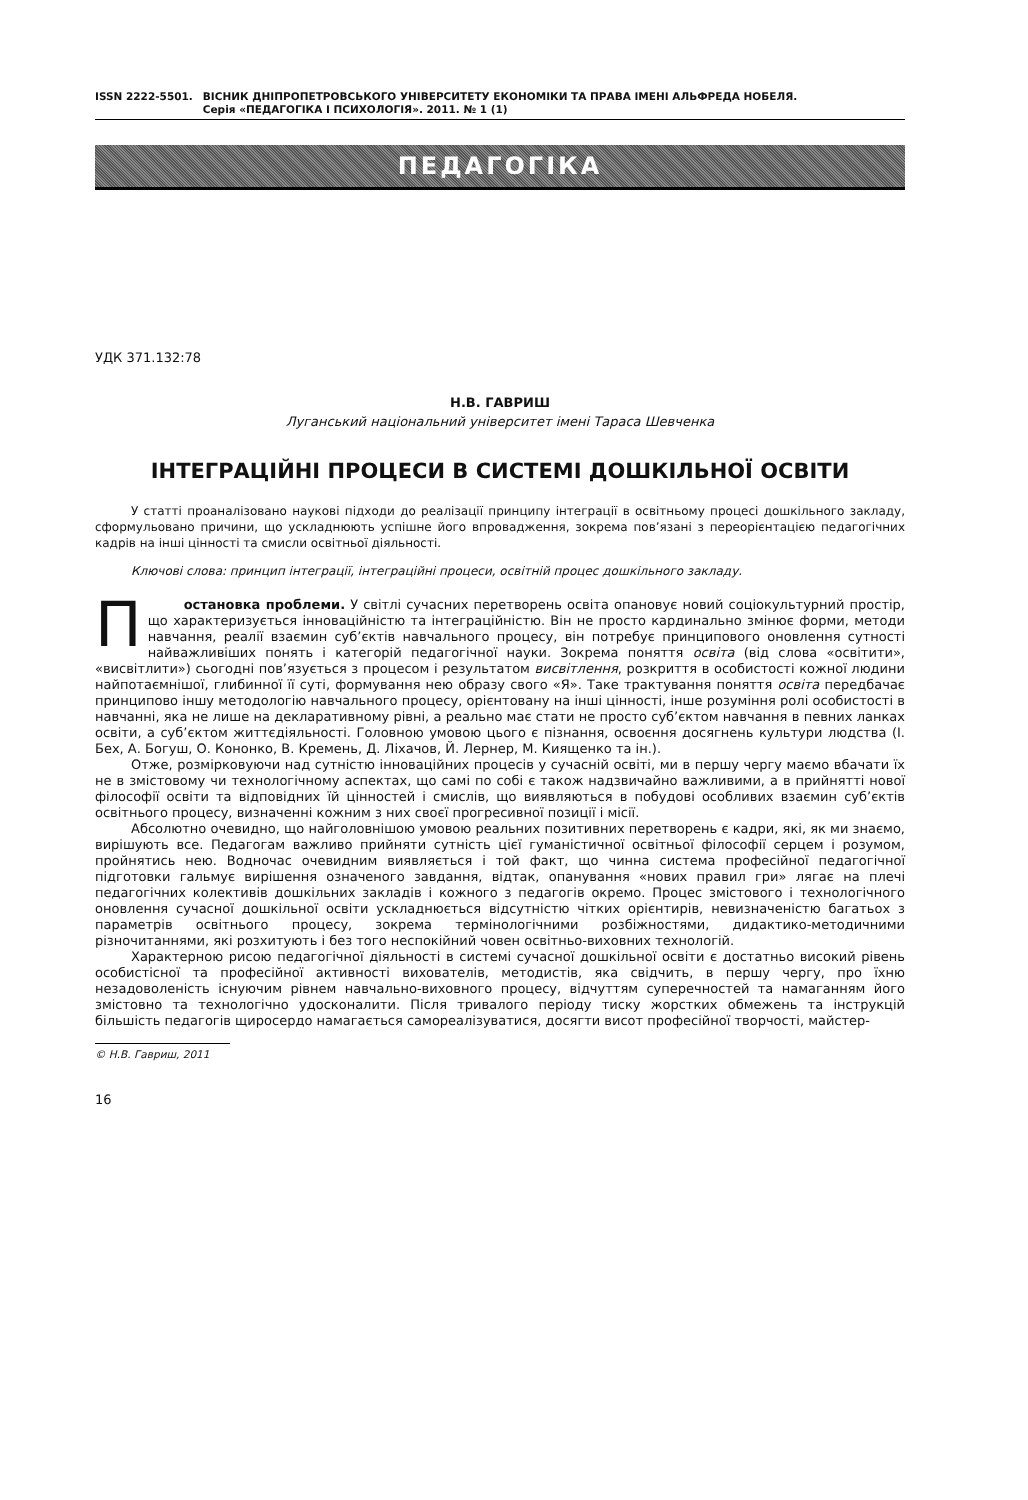ISSN 2222-5501. ВІСНИК ДНІПРОПЕТРОВСЬКОГО УНІВЕРСИТЕТУ ЕКОНОМІКИ ТА ПРАВА ІМЕНІ АЛЬФРЕДА НОБЕЛЯ.
Серія «ПЕДАГОГІКА І ПСИХОЛОГІЯ». 2011. № 1 (1)
ПЕДАГОГІКА
УДК 371.132:78
Н.В. ГАВРИШ
Луганський національний університет імені Тараса Шевченка
ІНТЕГРАЦІЙНІ ПРОЦЕСИ В СИСТЕМІ ДОШКІЛЬНОЇ ОСВІТИ
У статті проаналізовано наукові підходи до реалізації принципу інтеграції в освітньому процесі дошкільного закладу, сформульовано причини, що ускладнюють успішне його впровадження, зокрема пов’язані з переорієнтацією педагогічних кадрів на інші цінності та смисли освітньої діяльності.
Ключові слова: принцип інтеграції, інтеграційні процеси, освітній процес дошкільного закладу.
Постановка проблеми. У світлі сучасних перетворень освіта опановує новий соціокультурний простір, що характеризується інноваційністю та інтеграційністю. Він не просто кардинально змінює форми, методи навчання, реалії взаємин суб’єктів навчального процесу, він потребує принципового оновлення сутності найважливіших понять і категорій педагогічної науки. Зокрема поняття освіта (від слова «освітити», «висвітлити») сьогодні пов’язується з процесом і результатом висвітлення, розкриття в особистості кожної людини найпотаємнішої, глибинної її суті, формування нею образу свого «Я». Таке трактування поняття освіта передбачає принципово іншу методологію навчального процесу, орієнтовану на інші цінності, інше розуміння ролі особистості в навчанні, яка не лише на декларативному рівні, а реально має стати не просто суб’єктом навчання в певних ланках освіти, а суб’єктом життєдіяльності. Головною умовою цього є пізнання, освоєння досягнень культури людства (І. Бех, А. Богуш, О. Кононко, В. Кремень, Д. Ліхачов, Й. Лернер, М. Киященко та ін.).
Отже, розмірковуючи над сутністю інноваційних процесів у сучасній освіті, ми в першу чергу маємо вбачати їх не в змістовому чи технологічному аспектах, що самі по собі є також надзвичайно важливими, а в прийнятті нової філософії освіти та відповідних їй цінностей і смислів, що виявляються в побудові особливих взаємин суб’єктів освітнього процесу, визначенні кожним з них своєї прогресивної позиції і місії.
Абсолютно очевидно, що найголовнішою умовою реальних позитивних перетворень є кадри, які, як ми знаємо, вирішують все. Педагогам важливо прийняти сутність цієї гуманістичної освітньої філософії серцем і розумом, пройнятись нею. Водночас очевидним виявляється і той факт, що чинна система професійної педагогічної підготовки гальмує вирішення означеного завдання, відтак, опанування «нових правил гри» лягає на плечі педагогічних колективів дошкільних закладів і кожного з педагогів окремо. Процес змістового і технологічного оновлення сучасної дошкільної освіти ускладнюється відсутністю чітких орієнтирів, невизначеністю багатьох з параметрів освітнього процесу, зокрема термінологічними розбіжностями, дидактико-методичними різночитаннями, які розхитують і без того неспокійний човен освітньо-виховних технологій.
Характерною рисою педагогічної діяльності в системі сучасної дошкільної освіти є достатньо високий рівень особистісної та професійної активності вихователів, методистів, яка свідчить, в першу чергу, про їхню незадоволеність існуючим рівнем навчально-виховного процесу, відчуттям суперечностей та намаганням його змістовно та технологічно удосконалити. Після тривалого періоду тиску жорстких обмежень та інструкцій більшість педагогів щиросердо намагається самореалізуватися, досягти висот професійної творчості, майстер-
© Н.В. Гавриш, 2011
16